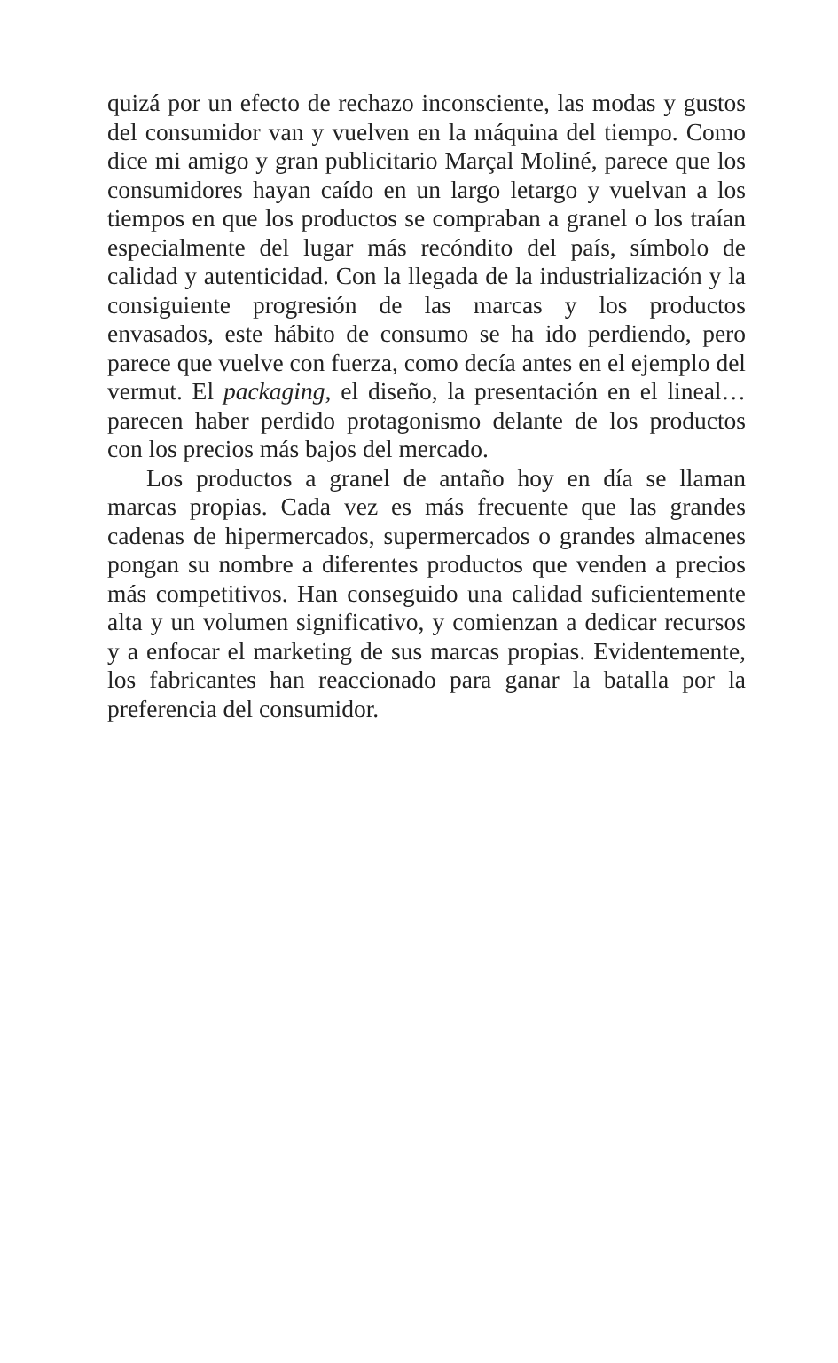quizá por un efecto de rechazo inconsciente, las modas y gustos del consumidor van y vuelven en la máquina del tiempo. Como dice mi amigo y gran publicitario Marçal Moliné, parece que los consumidores hayan caído en un largo letargo y vuelvan a los tiempos en que los productos se compraban a granel o los traían especialmente del lugar más recóndito del país, símbolo de calidad y autenticidad. Con la llegada de la industrialización y la consiguiente progresión de las marcas y los productos envasados, este hábito de consumo se ha ido perdiendo, pero parece que vuelve con fuerza, como decía antes en el ejemplo del vermut. El packaging, el diseño, la presentación en el lineal… parecen haber perdido protagonismo delante de los productos con los precios más bajos del mercado.
Los productos a granel de antaño hoy en día se llaman marcas propias. Cada vez es más frecuente que las grandes cadenas de hipermercados, supermercados o grandes almacenes pongan su nombre a diferentes productos que venden a precios más competitivos. Han conseguido una calidad suficientemente alta y un volumen significativo, y comienzan a dedicar recursos y a enfocar el marketing de sus marcas propias. Evidentemente, los fabricantes han reaccionado para ganar la batalla por la preferencia del consumidor.